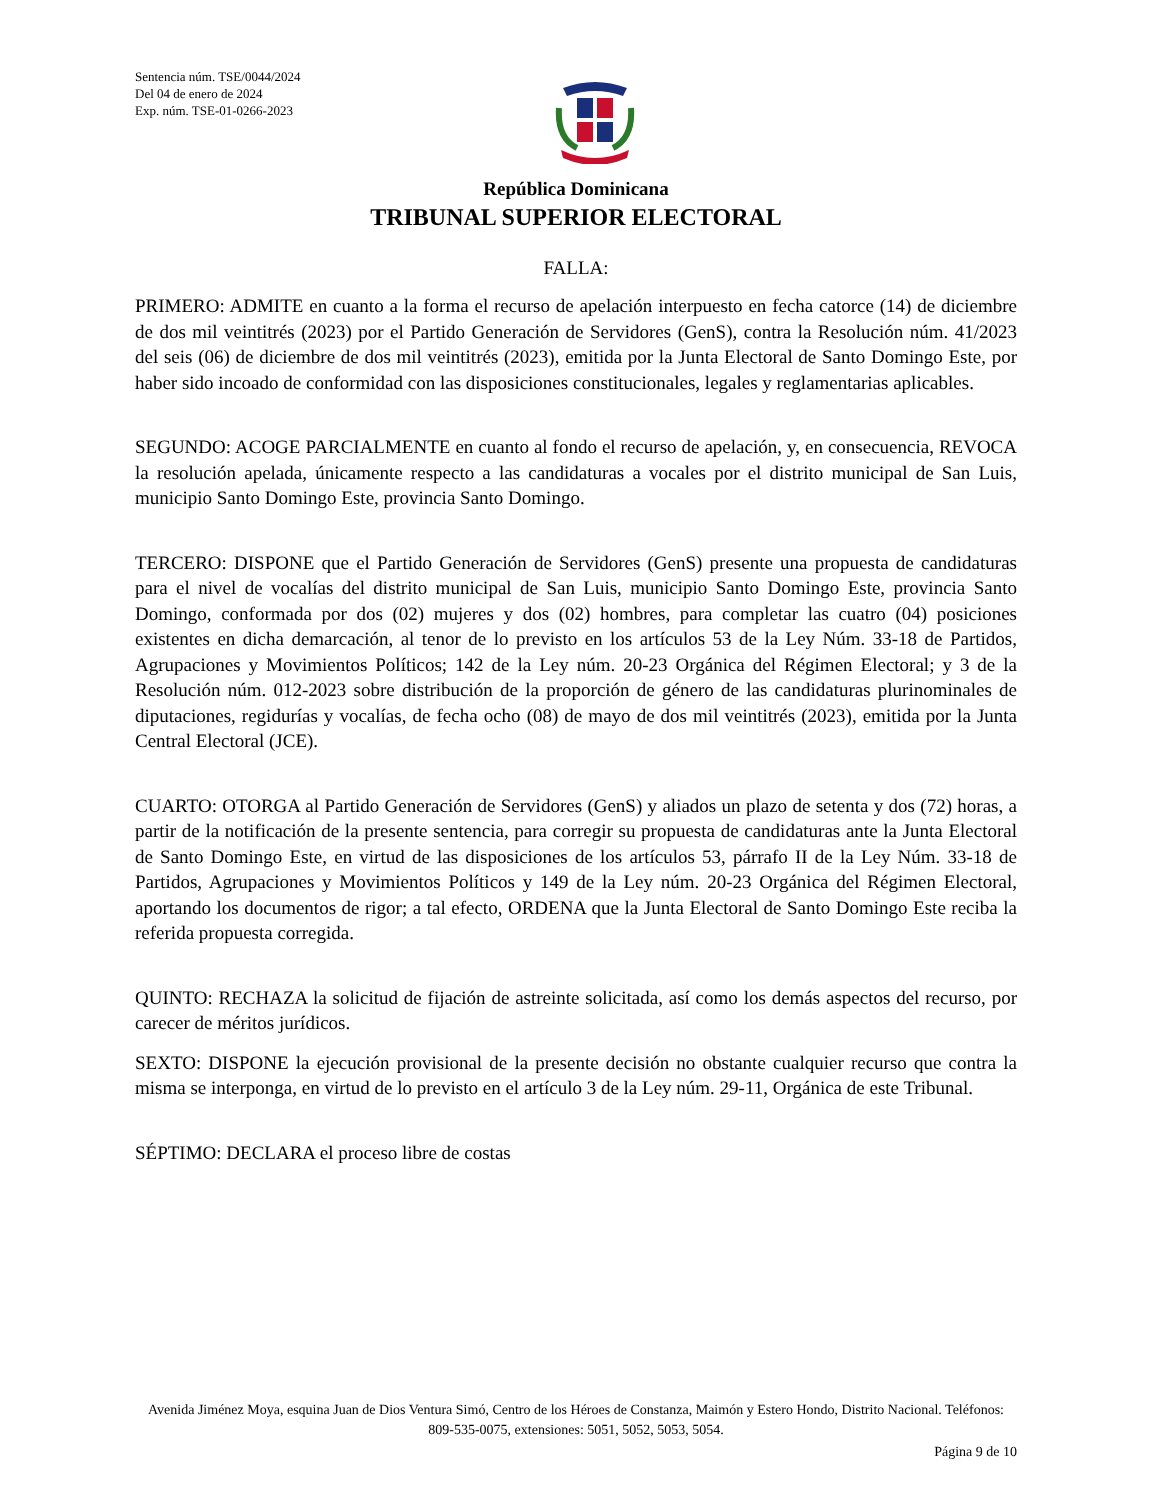Sentencia núm. TSE/0044/2024
Del 04 de enero de 2024
Exp. núm. TSE-01-0266-2023
República Dominicana
TRIBUNAL SUPERIOR ELECTORAL
FALLA:
PRIMERO: ADMITE en cuanto a la forma el recurso de apelación interpuesto en fecha catorce (14) de diciembre de dos mil veintitrés (2023) por el Partido Generación de Servidores (GenS), contra la Resolución núm. 41/2023 del seis (06) de diciembre de dos mil veintitrés (2023), emitida por la Junta Electoral de Santo Domingo Este, por haber sido incoado de conformidad con las disposiciones constitucionales, legales y reglamentarias aplicables.
SEGUNDO: ACOGE PARCIALMENTE en cuanto al fondo el recurso de apelación, y, en consecuencia, REVOCA la resolución apelada, únicamente respecto a las candidaturas a vocales por el distrito municipal de San Luis, municipio Santo Domingo Este, provincia Santo Domingo.
TERCERO: DISPONE que el Partido Generación de Servidores (GenS) presente una propuesta de candidaturas para el nivel de vocalías del distrito municipal de San Luis, municipio Santo Domingo Este, provincia Santo Domingo, conformada por dos (02) mujeres y dos (02) hombres, para completar las cuatro (04) posiciones existentes en dicha demarcación, al tenor de lo previsto en los artículos 53 de la Ley Núm. 33-18 de Partidos, Agrupaciones y Movimientos Políticos; 142 de la Ley núm. 20-23 Orgánica del Régimen Electoral; y 3 de la Resolución núm. 012-2023 sobre distribución de la proporción de género de las candidaturas plurinominales de diputaciones, regidurías y vocalías, de fecha ocho (08) de mayo de dos mil veintitrés (2023), emitida por la Junta Central Electoral (JCE).
CUARTO: OTORGA al Partido Generación de Servidores (GenS) y aliados un plazo de setenta y dos (72) horas, a partir de la notificación de la presente sentencia, para corregir su propuesta de candidaturas ante la Junta Electoral de Santo Domingo Este, en virtud de las disposiciones de los artículos 53, párrafo II de la Ley Núm. 33-18 de Partidos, Agrupaciones y Movimientos Políticos y 149 de la Ley núm. 20-23 Orgánica del Régimen Electoral, aportando los documentos de rigor; a tal efecto, ORDENA que la Junta Electoral de Santo Domingo Este reciba la referida propuesta corregida.
QUINTO: RECHAZA la solicitud de fijación de astreinte solicitada, así como los demás aspectos del recurso, por carecer de méritos jurídicos.
SEXTO: DISPONE la ejecución provisional de la presente decisión no obstante cualquier recurso que contra la misma se interponga, en virtud de lo previsto en el artículo 3 de la Ley núm. 29-11, Orgánica de este Tribunal.
SÉPTIMO: DECLARA el proceso libre de costas
Avenida Jiménez Moya, esquina Juan de Dios Ventura Simó, Centro de los Héroes de Constanza, Maimón y Estero Hondo, Distrito Nacional. Teléfonos: 809-535-0075, extensiones: 5051, 5052, 5053, 5054.
Página 9 de 10